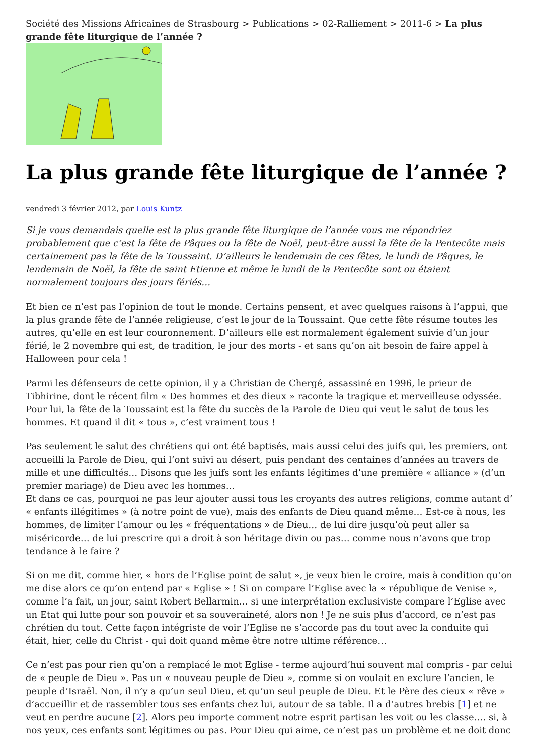Société des Missions Africaines de Strasbourg > Publications > 02-Ralliement > 2011-6 > La plus grande fête liturgique de l’année ?
La plus grande fête liturgique de l’année ?
vendredi 3 février 2012, par Louis Kuntz
Si je vous demandais quelle est la plus grande fête liturgique de l’année vous me répondriez probablement que c’est la fête de Pâques ou la fête de Noël, peut-être aussi la fête de la Pentecôte mais certainement pas la fête de la Toussaint. D’ailleurs le lendemain de ces fêtes, le lundi de Pâques, le lendemain de Noël, la fête de saint Etienne et même le lundi de la Pentecôte sont ou étaient normalement toujours des jours fériés…
Et bien ce n’est pas l’opinion de tout le monde. Certains pensent, et avec quelques raisons à l’appui, que la plus grande fête de l’année religieuse, c’est le jour de la Toussaint. Que cette fête résume toutes les autres, qu’elle en est leur couronnement. D’ailleurs elle est normalement également suivie d’un jour férié, le 2 novembre qui est, de tradition, le jour des morts - et sans qu’on ait besoin de faire appel à Halloween pour cela !
Parmi les défenseurs de cette opinion, il y a Christian de Chergé, assassiné en 1996, le prieur de Tibhirine, dont le récent film « Des hommes et des dieux » raconte la tragique et merveilleuse odyssée. Pour lui, la fête de la Toussaint est la fête du succès de la Parole de Dieu qui veut le salut de tous les hommes. Et quand il dit « tous », c’est vraiment tous !
Pas seulement le salut des chrétiens qui ont été baptisés, mais aussi celui des juifs qui, les premiers, ont accueilli la Parole de Dieu, qui l’ont suivi au désert, puis pendant des centaines d’années au travers de mille et une difficultés… Disons que les juifs sont les enfants légitimes d’une première « alliance » (d’un premier mariage) de Dieu avec les hommes…
Et dans ce cas, pourquoi ne pas leur ajouter aussi tous les croyants des autres religions, comme autant d’ « enfants illégitimes » (à notre point de vue), mais des enfants de Dieu quand même… Est-ce à nous, les hommes, de limiter l’amour ou les « fréquentations » de Dieu… de lui dire jusqu’où peut aller sa miséricorde… de lui prescrire qui a droit à son héritage divin ou pas… comme nous n’avons que trop tendance à le faire ?
Si on me dit, comme hier, « hors de l’Eglise point de salut », je veux bien le croire, mais à condition qu’on me dise alors ce qu’on entend par « Eglise » ! Si on compare l’Eglise avec la « république de Venise », comme l’a fait, un jour, saint Robert Bellarmin… si une interprétation exclusiviste compare l’Eglise avec un Etat qui lutte pour son pouvoir et sa souveraineté, alors non ! Je ne suis plus d’accord, ce n’est pas chrétien du tout. Cette façon intégriste de voir l’Eglise ne s’accorde pas du tout avec la conduite qui était, hier, celle du Christ - qui doit quand même être notre ultime référence…
Ce n’est pas pour rien qu’on a remplacé le mot Eglise - terme aujourd’hui souvent mal compris - par celui de « peuple de Dieu ». Pas un « nouveau peuple de Dieu », comme si on voulait en exclure l’ancien, le peuple d’Israël. Non, il n’y a qu’un seul Dieu, et qu’un seul peuple de Dieu. Et le Père des cieux « rêve » d’accueillir et de rassembler tous ses enfants chez lui, autour de sa table. Il a d’autres brebis [1] et ne veut en perdre aucune [2]. Alors peu importe comment notre esprit partisan les voit ou les classe…. si, à nos yeux, ces enfants sont légitimes ou pas. Pour Dieu qui aime, ce n’est pas un problème et ne doit donc